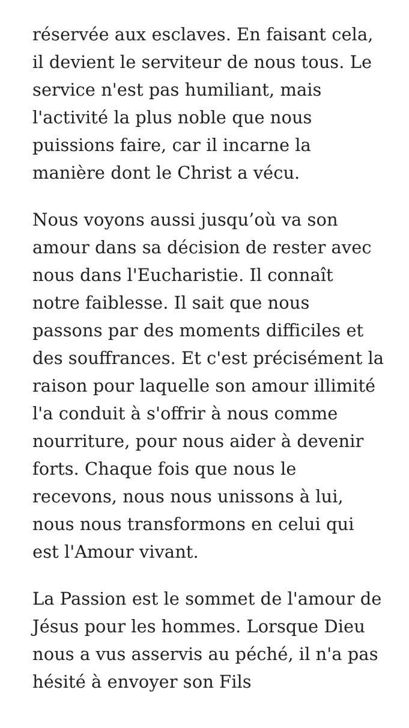réservée aux esclaves. En faisant cela, il devient le serviteur de nous tous. Le service n'est pas humiliant, mais l'activité la plus noble que nous puissions faire, car il incarne la manière dont le Christ a vécu.
Nous voyons aussi jusqu’où va son amour dans sa décision de rester avec nous dans l'Eucharistie. Il connaît notre faiblesse. Il sait que nous passons par des moments difficiles et des souffrances. Et c'est précisément la raison pour laquelle son amour illimité l'a conduit à s'offrir à nous comme nourriture, pour nous aider à devenir forts. Chaque fois que nous le recevons, nous nous unissons à lui, nous nous transformons en celui qui est l'Amour vivant.
La Passion est le sommet de l'amour de Jésus pour les hommes. Lorsque Dieu nous a vus asservis au péché, il n'a pas hésité à envoyer son Fils